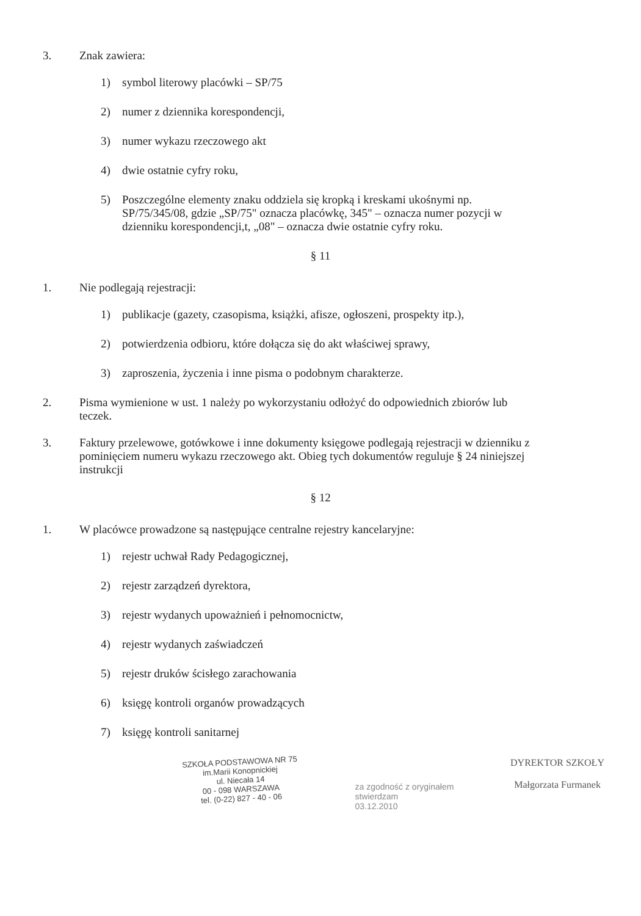3. Znak zawiera:
1) symbol literowy placówki – SP/75
2) numer z dziennika korespondencji,
3) numer wykazu rzeczowego akt
4) dwie ostatnie cyfry roku,
5) Poszczególne elementy znaku oddziela się kropką i kreskami ukośnymi np. SP/75/345/08, gdzie „SP/75" oznacza placówkę, 345" – oznacza numer pozycji w dzienniku korespondencji,t, „08" – oznacza dwie ostatnie cyfry roku.
§ 11
1. Nie podlegają rejestracji:
1) publikacje (gazety, czasopisma, książki, afisze, ogłoszeni, prospekty itp.),
2) potwierdzenia odbioru, które dołącza się do akt właściwej sprawy,
3) zaproszenia, życzenia i inne pisma o podobnym charakterze.
2. Pisma wymienione w ust. 1 należy po wykorzystaniu odłożyć do odpowiednich zbiorów lub teczek.
3. Faktury przelewowe, gotówkowe i inne dokumenty księgowe podlegają rejestracji w dzienniku z pominięciem numeru wykazu rzeczowego akt. Obieg tych dokumentów reguluje § 24 niniejszej instrukcji
§ 12
1. W placówce prowadzone są następujące centralne rejestry kancelaryjne:
1) rejestr uchwał Rady Pedagogicznej,
2) rejestr zarządzeń dyrektora,
3) rejestr wydanych upoważnień i pełnomocnictw,
4) rejestr wydanych zaświadczeń
5) rejestr druków ścisłego zarachowania
6) księgę kontroli organów prowadzących
7) księgę kontroli sanitarnej
SZKOŁA PODSTAWOWA NR 75
im.Marii Konopnickiej
ul. Niecała 14
00 - 098 WARSZAWA
tel. (0-22) 827 - 40 - 06
za zgodność z oryginałem
stwierdzam
03.12.2010
DYREKTOR SZKOŁY
Małgorzata Furmanek